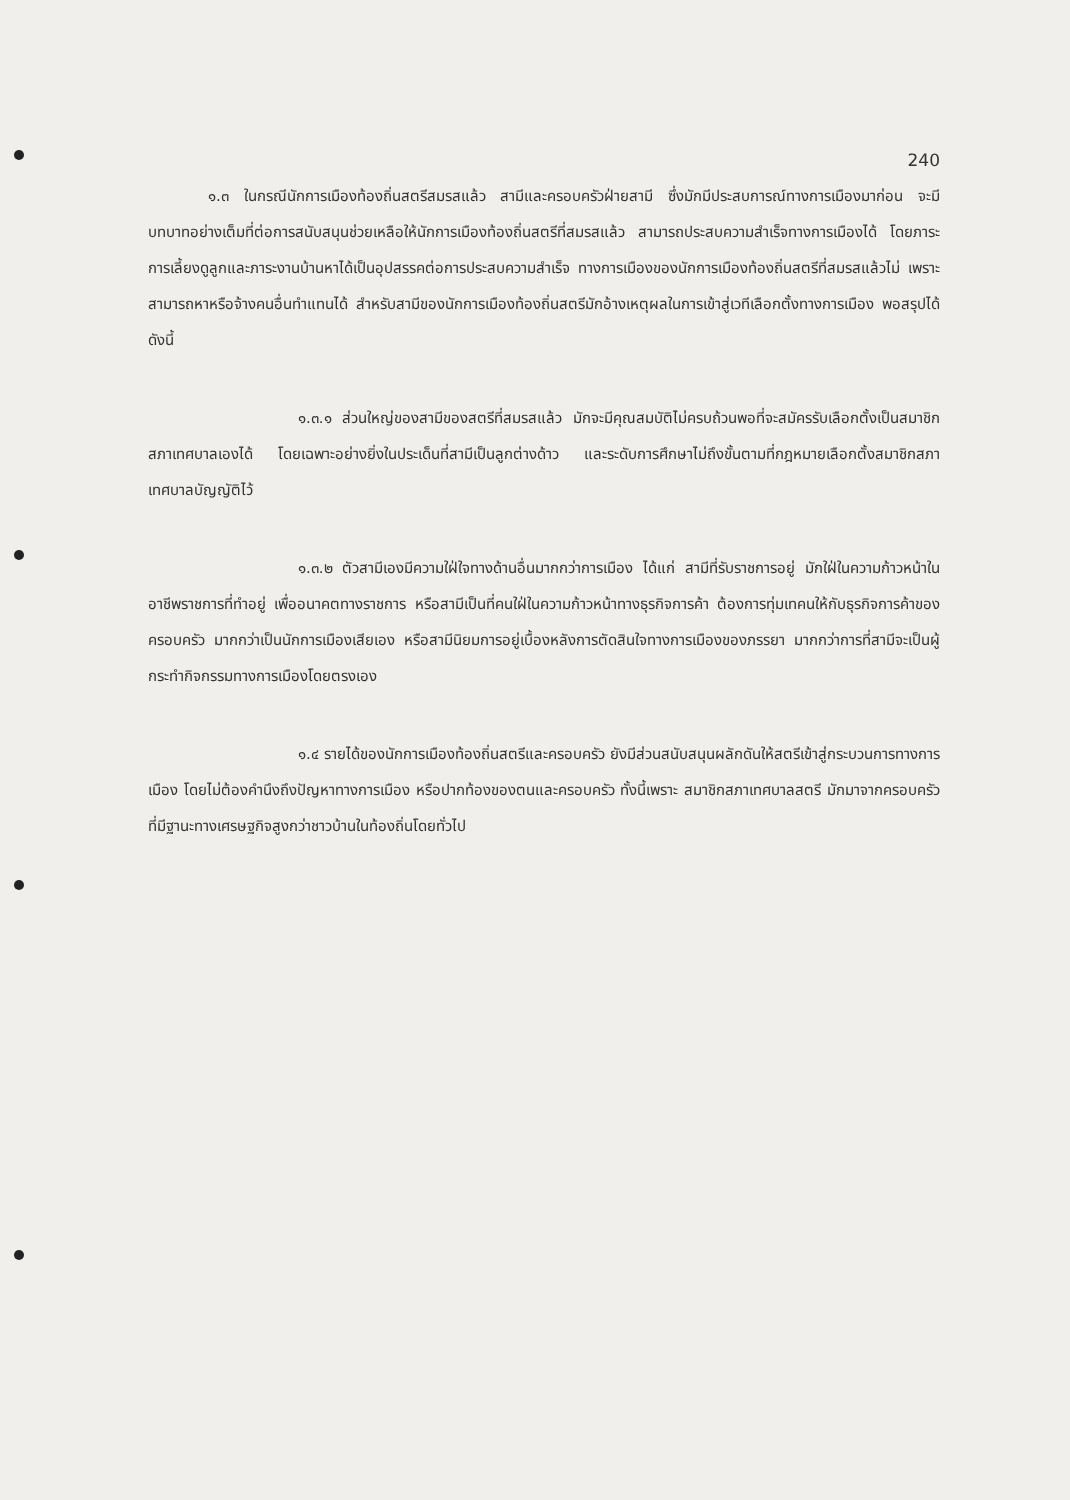240
๑.๓ ในกรณีนักการเมืองท้องถิ่นสตรีสมรสแล้ว สามีและครอบครัวฝ่ายสามี ซึ่งมักมีประสบการณ์ทางการเมืองมาก่อน จะมีบทบาทอย่างเต็มที่ต่อการสนับสนุนช่วยเหลือให้นักการเมืองท้องถิ่นสตรีที่สมรสแล้ว สามารถประสบความสำเร็จทางการเมืองได้ โดยภาระการเลี้ยงดูลูกและภาระงานบ้านหาได้เป็นอุปสรรคต่อการประสบความสำเร็จ ทางการเมืองของนักการเมืองท้องถิ่นสตรีที่สมรสแล้วไม่ เพราะสามารถหาหรือจ้างคนอื่นทำแทนได้ สำหรับสามีของนักการเมืองท้องถิ่นสตรีมักอ้างเหตุผลในการเข้าสู่เวทีเลือกตั้งทางการเมือง พอสรุปได้ดังนี้
๑.๓.๑ ส่วนใหญ่ของสามีของสตรีที่สมรสแล้ว มักจะมีคุณสมบัติไม่ครบถ้วนพอที่จะสมัครรับเลือกตั้งเป็นสมาชิกสภาเทศบาลเองได้ โดยเฉพาะอย่างยิ่งในประเด็นที่สามีเป็นลูกต่างด้าว และระดับการศึกษาไม่ถึงขั้นตามที่กฎหมายเลือกตั้งสมาชิกสภาเทศบาลบัญญัติไว้
๑.๓.๒ ตัวสามีเองมีความใฝ่ใจทางด้านอื่นมากกว่าการเมือง ได้แก่ สามีที่รับราชการอยู่ มักใฝ่ในความก้าวหน้าในอาชีพราชการที่ทำอยู่ เพื่ออนาคตทางราชการ หรือสามีเป็นที่คนใฝ่ในความก้าวหน้าทางธุรกิจการค้า ต้องการทุ่มเทคนให้กับธุรกิจการค้าของครอบครัว มากกว่าเป็นนักการเมืองเสียเอง หรือสามีนิยมการอยู่เบื้องหลังการตัดสินใจทางการเมืองของภรรยา มากกว่าการที่สามีจะเป็นผู้กระทำกิจกรรมทางการเมืองโดยตรงเอง
๑.๔ รายได้ของนักการเมืองท้องถิ่นสตรีและครอบครัว ยังมีส่วนสนับสนุนผลักดันให้สตรีเข้าสู่กระบวนการทางการเมือง โดยไม่ต้องคำนึงถึงปัญหาทางการเมือง หรือปากท้องของตนและครอบครัว ทั้งนี้เพราะ สมาชิกสภาเทศบาลสตรี มักมาจากครอบครัวที่มีฐานะทางเศรษฐกิจสูงกว่าชาวบ้านในท้องถิ่นโดยทั่วไป